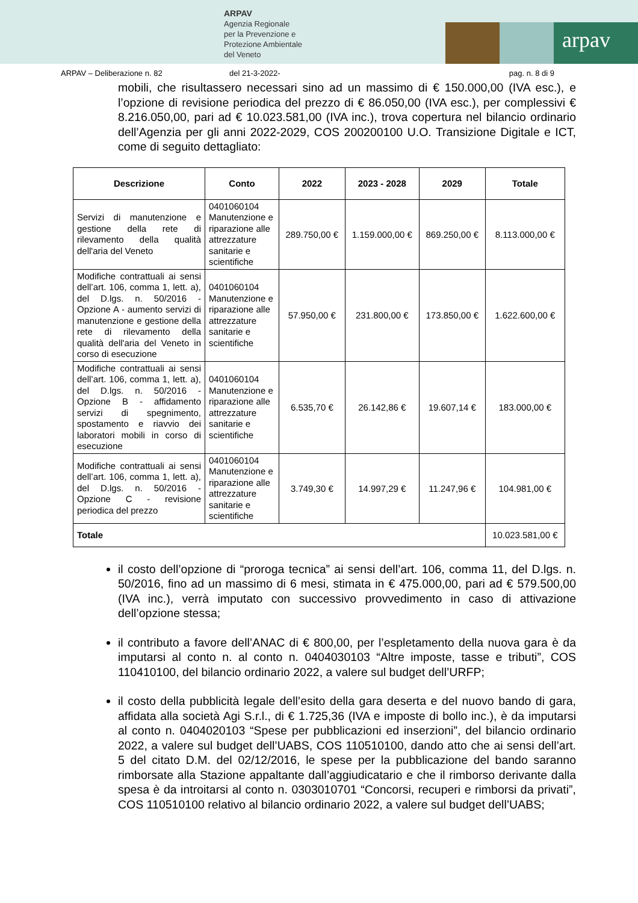ARPAV
Agenzia Regionale
per la Prevenzione e
Protezione Ambientale
del Veneto
arpav
ARPAV – Deliberazione n. 82 del 21-3-2022- pag. n. 8 di 9
mobili, che risultassero necessari sino ad un massimo di € 150.000,00 (IVA esc.), e l’opzione di revisione periodica del prezzo di € 86.050,00 (IVA esc.), per complessivi € 8.216.050,00, pari ad € 10.023.581,00 (IVA inc.), trova copertura nel bilancio ordinario dell’Agenzia per gli anni 2022-2029, COS 200200100 U.O. Transizione Digitale e ICT, come di seguito dettagliato:
| Descrizione | Conto | 2022 | 2023 - 2028 | 2029 | Totale |
| --- | --- | --- | --- | --- | --- |
| Servizi di manutenzione e gestione della rete di rilevamento della qualità dell'aria del Veneto | 0401060104 Manutenzione e riparazione alle attrezzature sanitarie e scientifiche | 289.750,00 € | 1.159.000,00 € | 869.250,00 € | 8.113.000,00 € |
| Modifiche contrattuali ai sensi dell’art. 106, comma 1, lett. a), del D.lgs. n. 50/2016 - Opzione A - aumento servizi di manutenzione e gestione della rete di rilevamento della qualità dell'aria del Veneto in corso di esecuzione | 0401060104 Manutenzione e riparazione alle attrezzature sanitarie e scientifiche | 57.950,00 € | 231.800,00 € | 173.850,00 € | 1.622.600,00 € |
| Modifiche contrattuali ai sensi dell’art. 106, comma 1, lett. a), del D.lgs. n. 50/2016 - Opzione B - affidamento servizi di spegnimento, spostamento e riavvio dei laboratori mobili in corso di esecuzione | 0401060104 Manutenzione e riparazione alle attrezzature sanitarie e scientifiche | 6.535,70 € | 26.142,86 € | 19.607,14 € | 183.000,00 € |
| Modifiche contrattuali ai sensi dell’art. 106, comma 1, lett. a), del D.lgs. n. 50/2016 - Opzione C - revisione periodica del prezzo | 0401060104 Manutenzione e riparazione alle attrezzature sanitarie e scientifiche | 3.749,30 € | 14.997,29 € | 11.247,96 € | 104.981,00 € |
| Totale | | | | | 10.023.581,00 € |
il costo dell’opzione di “proroga tecnica” ai sensi dell’art. 106, comma 11, del D.lgs. n. 50/2016, fino ad un massimo di 6 mesi, stimata in € 475.000,00, pari ad € 579.500,00 (IVA inc.), verrà imputato con successivo provvedimento in caso di attivazione dell’opzione stessa;
il contributo a favore dell’ANAC di € 800,00, per l’espletamento della nuova gara è da imputarsi al conto n. al conto n. 0404030103 “Altre imposte, tasse e tributi”, COS 110410100, del bilancio ordinario 2022, a valere sul budget dell’URFP;
il costo della pubblicità legale dell’esito della gara deserta e del nuovo bando di gara, affidata alla società Agi S.r.l., di € 1.725,36 (IVA e imposte di bollo inc.), è da imputarsi al conto n. 0404020103 “Spese per pubblicazioni ed inserzioni”, del bilancio ordinario 2022, a valere sul budget dell’UABS, COS 110510100, dando atto che ai sensi dell’art. 5 del citato D.M. del 02/12/2016, le spese per la pubblicazione del bando saranno rimborsate alla Stazione appaltante dall’aggiudicatario e che il rimborso derivante dalla spesa è da introitarsi al conto n. 0303010701 “Concorsi, recuperi e rimborsi da privati”, COS 110510100 relativo al bilancio ordinario 2022, a valere sul budget dell’UABS;